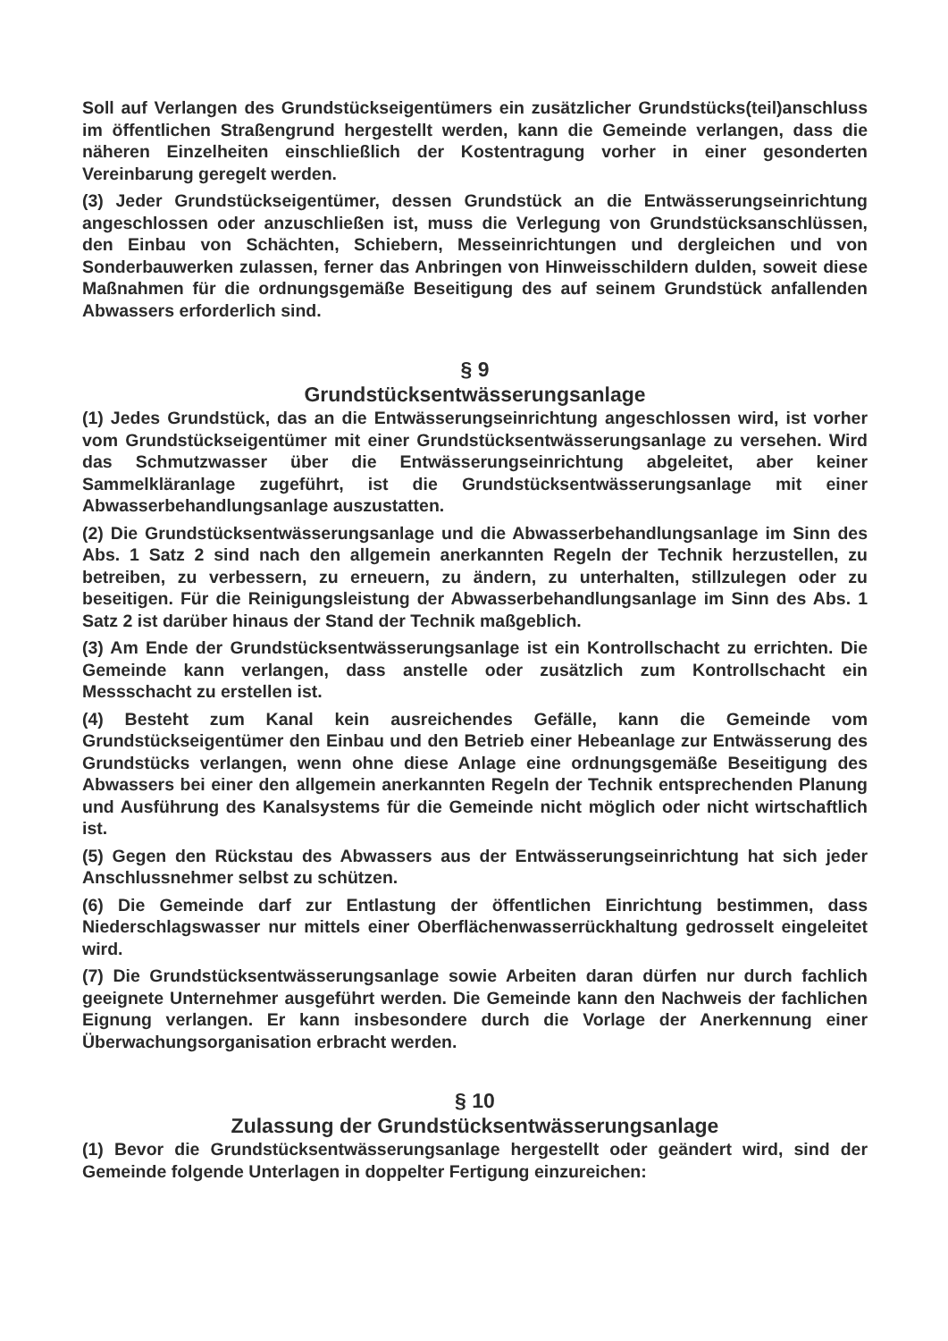Soll auf Verlangen des Grundstückseigentümers ein zusätzlicher Grundstücks(teil)anschluss im öffentlichen Straßengrund hergestellt werden, kann die Gemeinde verlangen, dass die näheren Einzelheiten einschließlich der Kostentragung vorher in einer gesonderten Vereinbarung geregelt werden.
(3) Jeder Grundstückseigentümer, dessen Grundstück an die Entwässerungseinrichtung angeschlossen oder anzuschließen ist, muss die Verlegung von Grundstücksanschlüssen, den Einbau von Schächten, Schiebern, Messeinrichtungen und dergleichen und von Sonderbauwerken zulassen, ferner das Anbringen von Hinweisschildern dulden, soweit diese Maßnahmen für die ordnungsgemäße Beseitigung des auf seinem Grundstück anfallenden Abwassers erforderlich sind.
§ 9
Grundstücksentwässerungsanlage
(1) Jedes Grundstück, das an die Entwässerungseinrichtung angeschlossen wird, ist vorher vom Grundstückseigentümer mit einer Grundstücksentwässerungsanlage zu versehen. Wird das Schmutzwasser über die Entwässerungseinrichtung abgeleitet, aber keiner Sammelkläranlage zugeführt, ist die Grundstücksentwässerungsanlage mit einer Abwasserbehandlungsanlage auszustatten.
(2) Die Grundstücksentwässerungsanlage und die Abwasserbehandlungsanlage im Sinn des Abs. 1 Satz 2 sind nach den allgemein anerkannten Regeln der Technik herzustellen, zu betreiben, zu verbessern, zu erneuern, zu ändern, zu unterhalten, stillzulegen oder zu beseitigen. Für die Reinigungsleistung der Abwasserbehandlungsanlage im Sinn des Abs. 1 Satz 2 ist darüber hinaus der Stand der Technik maßgeblich.
(3) Am Ende der Grundstücksentwässerungsanlage ist ein Kontrollschacht zu errichten. Die Gemeinde kann verlangen, dass anstelle oder zusätzlich zum Kontrollschacht ein Messschacht zu erstellen ist.
(4) Besteht zum Kanal kein ausreichendes Gefälle, kann die Gemeinde vom Grundstückseigentümer den Einbau und den Betrieb einer Hebeanlage zur Entwässerung des Grundstücks verlangen, wenn ohne diese Anlage eine ordnungsgemäße Beseitigung des Abwassers bei einer den allgemein anerkannten Regeln der Technik entsprechenden Planung und Ausführung des Kanalsystems für die Gemeinde nicht möglich oder nicht wirtschaftlich ist.
(5) Gegen den Rückstau des Abwassers aus der Entwässerungseinrichtung hat sich jeder Anschlussnehmer selbst zu schützen.
(6) Die Gemeinde darf zur Entlastung der öffentlichen Einrichtung bestimmen, dass Niederschlagswasser nur mittels einer Oberflächenwasserrückhaltung gedrosselt eingeleitet wird.
(7) Die Grundstücksentwässerungsanlage sowie Arbeiten daran dürfen nur durch fachlich geeignete Unternehmer ausgeführt werden. Die Gemeinde kann den Nachweis der fachlichen Eignung verlangen. Er kann insbesondere durch die Vorlage der Anerkennung einer Überwachungsorganisation erbracht werden.
§ 10
Zulassung der Grundstücksentwässerungsanlage
(1) Bevor die Grundstücksentwässerungsanlage hergestellt oder geändert wird, sind der Gemeinde folgende Unterlagen in doppelter Fertigung einzureichen: